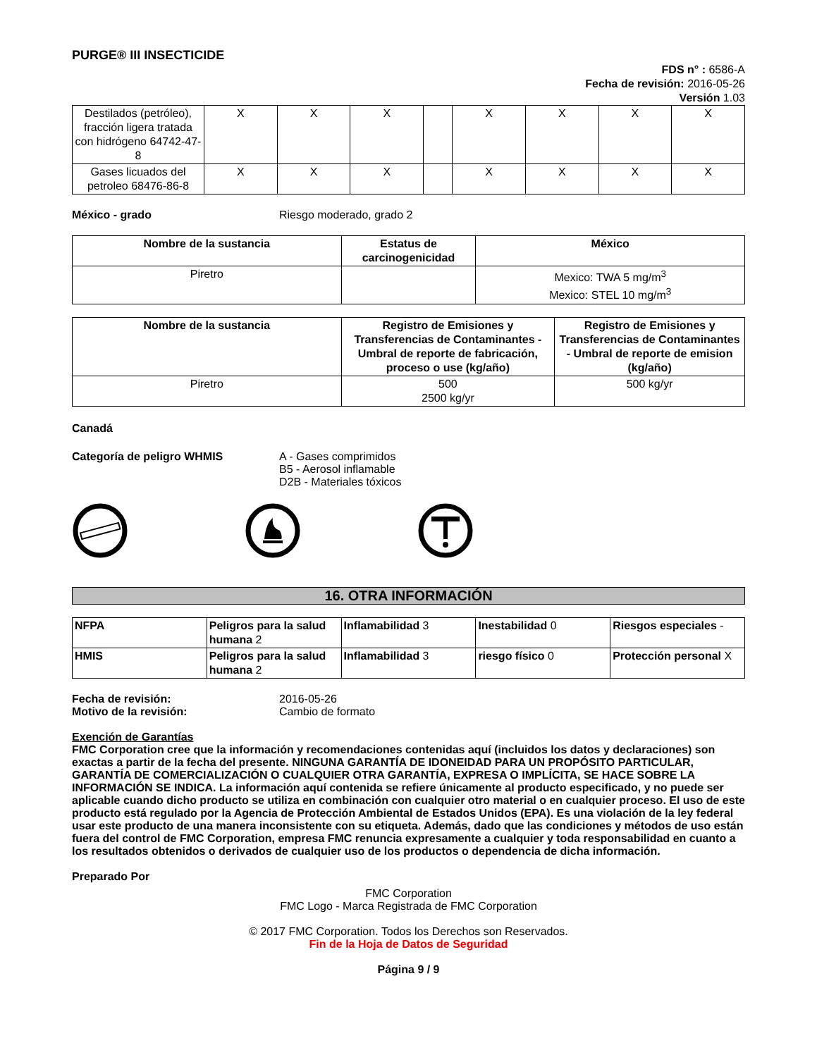PURGE® III INSECTICIDE
FDS n° : 6586-A
Fecha de revisión: 2016-05-26
Versión 1.03
| Destilados (petróleo), fracción ligera tratada con hidrógeno 64742-47-8 | X | X | X | | X | X | X | X |
| Gases licuados del petroleo 68476-86-8 | X | X | X | | X | X | X | X |
México - grado Riesgo moderado, grado 2
| Nombre de la sustancia | Estatus de carcinogenicidad | México |
| --- | --- | --- |
| Piretro | | Mexico: TWA 5 mg/m<sup>3</sup> Mexico: STEL 10 mg/m<sup>3</sup> |
| Nombre de la sustancia | Registro de Emisiones y Transferencias de Contaminantes - Umbral de reporte de fabricación, proceso o use (kg/año) | Registro de Emisiones y Transferencias de Contaminantes - Umbral de reporte de emision (kg/año) |
| --- | --- | --- |
| Piretro | 500 2500 kg/yr | 500 kg/yr |
Canadá
Categoría de peligro WHMIS A - Gases comprimidos
B5 - Aerosol inflamable
D2B - Materiales tóxicos
16. OTRA INFORMACIÓN
| NFPA | Peligros para la salud humana 2 | Inflamabilidad 3 | Inestabilidad 0 | Riesgos especiales - |
| HMIS | Peligros para la salud humana 2 | Inflamabilidad 3 | riesgo físico 0 | Protección personal X |
Fecha de revisión:
Motivo de la revisión:
2016-05-26
Cambio de formato
Exención de Garantías
FMC Corporation cree que la información y recomendaciones contenidas aquí (incluidos los datos y declaraciones) son exactas a partir de la fecha del presente. NINGUNA GARANTÍA DE IDONEIDAD PARA UN PROPÓSITO PARTICULAR, GARANTÍA DE COMERCIALIZACIÓN O CUALQUIER OTRA GARANTÍA, EXPRESA O IMPLÍCITA, SE HACE SOBRE LA INFORMACIÓN SE INDICA. La información aquí contenida se refiere únicamente al producto especificado, y no puede ser aplicable cuando dicho producto se utiliza en combinación con cualquier otro material o en cualquier proceso. El uso de este producto está regulado por la Agencia de Protección Ambiental de Estados Unidos (EPA). Es una violación de la ley federal usar este producto de una manera inconsistente con su etiqueta. Además, dado que las condiciones y métodos de uso están fuera del control de FMC Corporation, empresa FMC renuncia expresamente a cualquier y toda responsabilidad en cuanto a los resultados obtenidos o derivados de cualquier uso de los productos o dependencia de dicha información.
Preparado Por
FMC Corporation
FMC Logo - Marca Registrada de FMC Corporation
© 2017 FMC Corporation. Todos los Derechos son Reservados.
Fin de la Hoja de Datos de Seguridad
Página 9 / 9